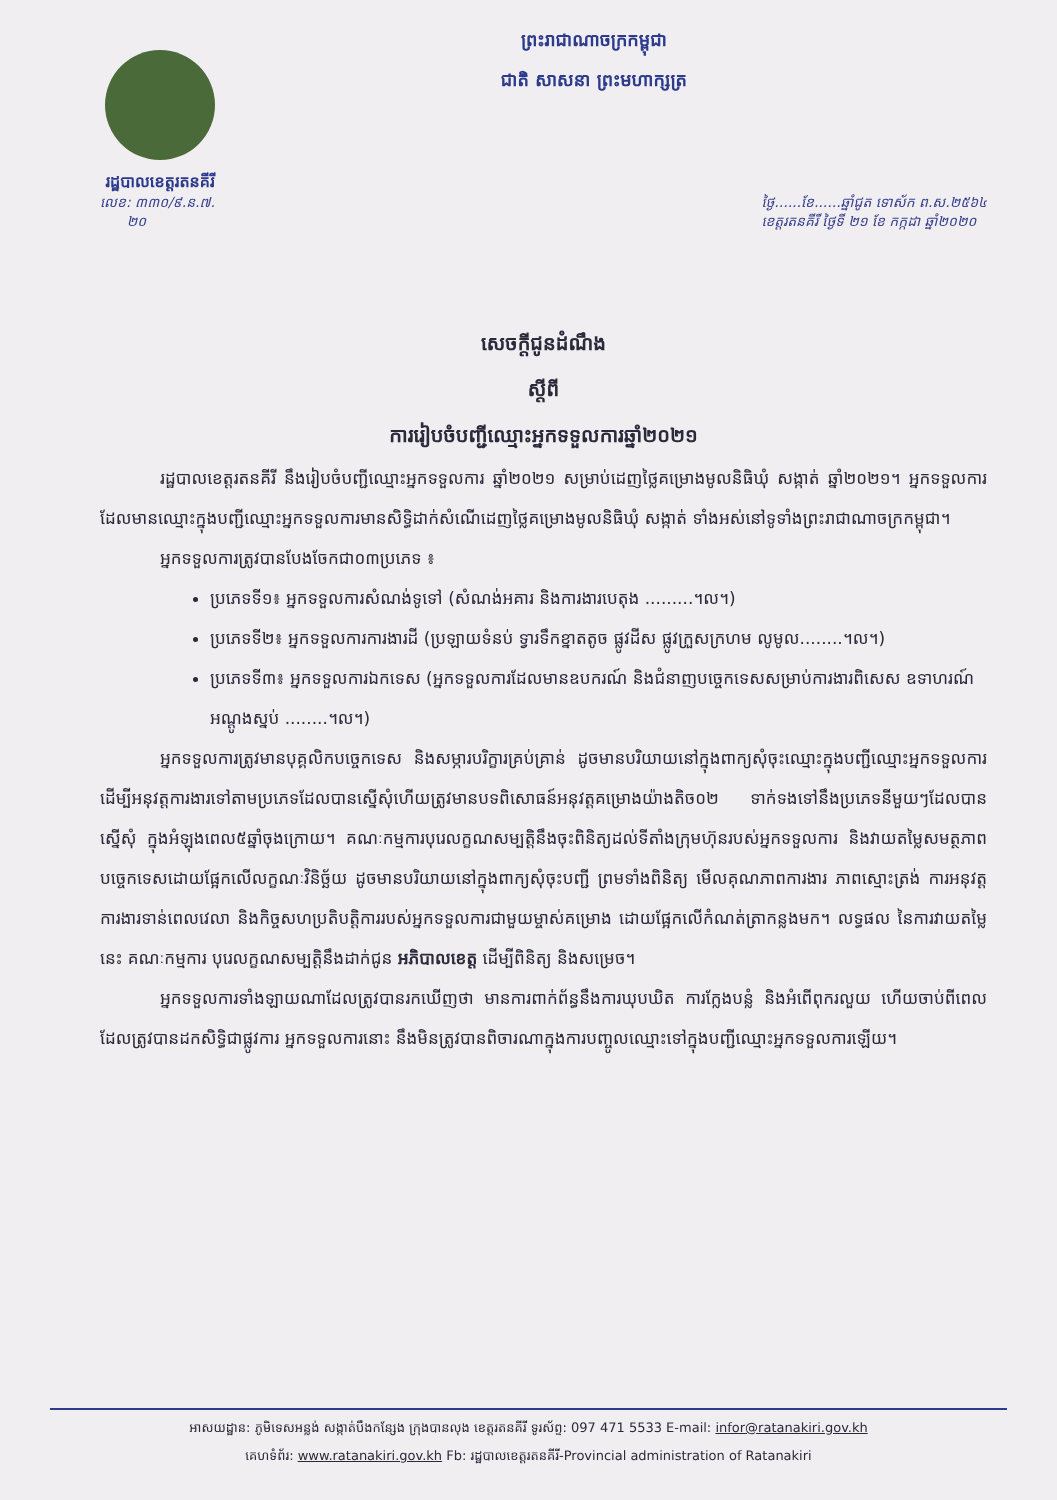រដ្ឋបាលខេត្តរតនគីរី
ព្រះរាជាណាចក្រកម្ពុជា
ជាតិ សាសនា ព្រះមហាក្សត្រ
លេខ: ៣៣០/៩.ន.៧.
២០
ថ្ងៃ......ខែ......ឆ្នាំជូត ទោស័ក ព.ស.២៥៦៤
ខេត្តរតនគីរី ថ្ងៃទី ២១ ខែ កក្កដា ឆ្នាំ២០២០
សេចក្តីជូនដំណឹង
ស្តីពី
ការរៀបចំបញ្ជីឈ្មោះអ្នកទទួលការឆ្នាំ២០២១
រដ្ឋបាលខេត្តរតនគីរី នឹងរៀបចំបញ្ជីឈ្មោះអ្នកទទួលការ ឆ្នាំ២០២១ សម្រាប់ដេញថ្លៃគម្រោងមូលនិធិឃុំ សង្កាត់ ឆ្នាំ២០២១។ អ្នកទទួលការដែលមានឈ្មោះក្នុងបញ្ជីឈ្មោះអ្នកទទួលការមានសិទ្ធិដាក់សំណើដេញថ្លៃគម្រោងមូលនិធិឃុំ សង្កាត់ ទាំងអស់នៅទូទាំងព្រះរាជាណាចក្រកម្ពុជា។
អ្នកទទួលការត្រូវបានបែងចែកជា០៣ប្រភេទ ៖
ប្រភេទទី១៖ អ្នកទទួលការសំណង់ទូទៅ (សំណង់អគារ និងការងារបេតុង .........។ល។)
ប្រភេទទី២៖ អ្នកទទួលការការងារដី (ប្រឡាយទំនប់ ទ្វារទឹកខ្នាតតូច ផ្លូវដីស ផ្លូវក្រួសក្រហម លូមូល........។ល។)
ប្រភេទទី៣៖ អ្នកទទួលការឯកទេស (អ្នកទទួលការដែលមានឧបករណ៍ និងជំនាញបច្ចេកទេសសម្រាប់ការងារពិសេស ឧទាហរណ៍ អណ្តូងស្នប់ ........។ល។)
អ្នកទទួលការត្រូវមានបុគ្គលិកបច្ចេកទេស និងសម្ភារបរិក្ខារគ្រប់គ្រាន់ ដូចមានបរិយាយនៅក្នុងពាក្យសុំចុះឈ្មោះក្នុងបញ្ជីឈ្មោះអ្នកទទួលការ ដើម្បីអនុវត្តការងារទៅតាមប្រភេទដែលបានស្នើសុំហើយត្រូវមានបទពិសោធន៍អនុវត្តគម្រោងយ៉ាងតិច០២ ទាក់ទងទៅនឹងប្រភេទនីមួយៗដែលបានស្នើសុំ ក្នុងអំឡុងពេល៥ឆ្នាំចុងក្រោយ។ គណៈកម្មការបុរេលក្ខណសម្បត្តិនឹងចុះពិនិត្យដល់ទីតាំងក្រុមហ៊ុនរបស់អ្នកទទួលការ និងវាយតម្លៃសមត្ថភាពបច្ចេកទេសដោយផ្អែកលើលក្ខណៈវិនិច្ឆ័យ ដូចមានបរិយាយនៅក្នុងពាក្យសុំចុះបញ្ជី ព្រមទាំងពិនិត្យ មើលគុណភាពការងារ ភាពស្មោះត្រង់ ការអនុវត្តការងារទាន់ពេលវេលា និងកិច្ចសហប្រតិបត្តិការរបស់អ្នកទទួលការជាមួយម្ចាស់គម្រោង ដោយផ្អែកលើកំណត់ត្រាកន្លងមក។ លទ្ធផល នៃការវាយតម្លៃនេះ គណៈកម្មការ បុរេលក្ខណសម្បត្តិនឹងដាក់ជូន អភិបាលខេត្ត ដើម្បីពិនិត្យ និងសម្រេច។
អ្នកទទួលការទាំងឡាយណាដែលត្រូវបានរកឃើញថា មានការពាក់ព័ន្ធនឹងការឃុបឃិត ការក្លែងបន្លំ និងអំពើពុករលួយ ហើយចាប់ពីពេលដែលត្រូវបានដកសិទ្ធិជាផ្លូវការ អ្នកទទួលការនោះ នឹងមិនត្រូវបានពិចារណាក្នុងការបញ្ចូលឈ្មោះទៅក្នុងបញ្ជីឈ្មោះអ្នកទទួលការឡើយ។
អាសយដ្ឋាន: ភូមិទេសអន្លង់ សង្កាត់បឹងកន្សែង ក្រុងបានលុង ខេត្តរតនគីរី ទូរស័ព្ទ: 097 471 5533 E-mail: infor@ratanakiri.gov.kh
គេហទំព័រ: www.ratanakiri.gov.kh Fb: រដ្ឋបាលខេត្តរតនគីរី-Provincial administration of Ratanakiri